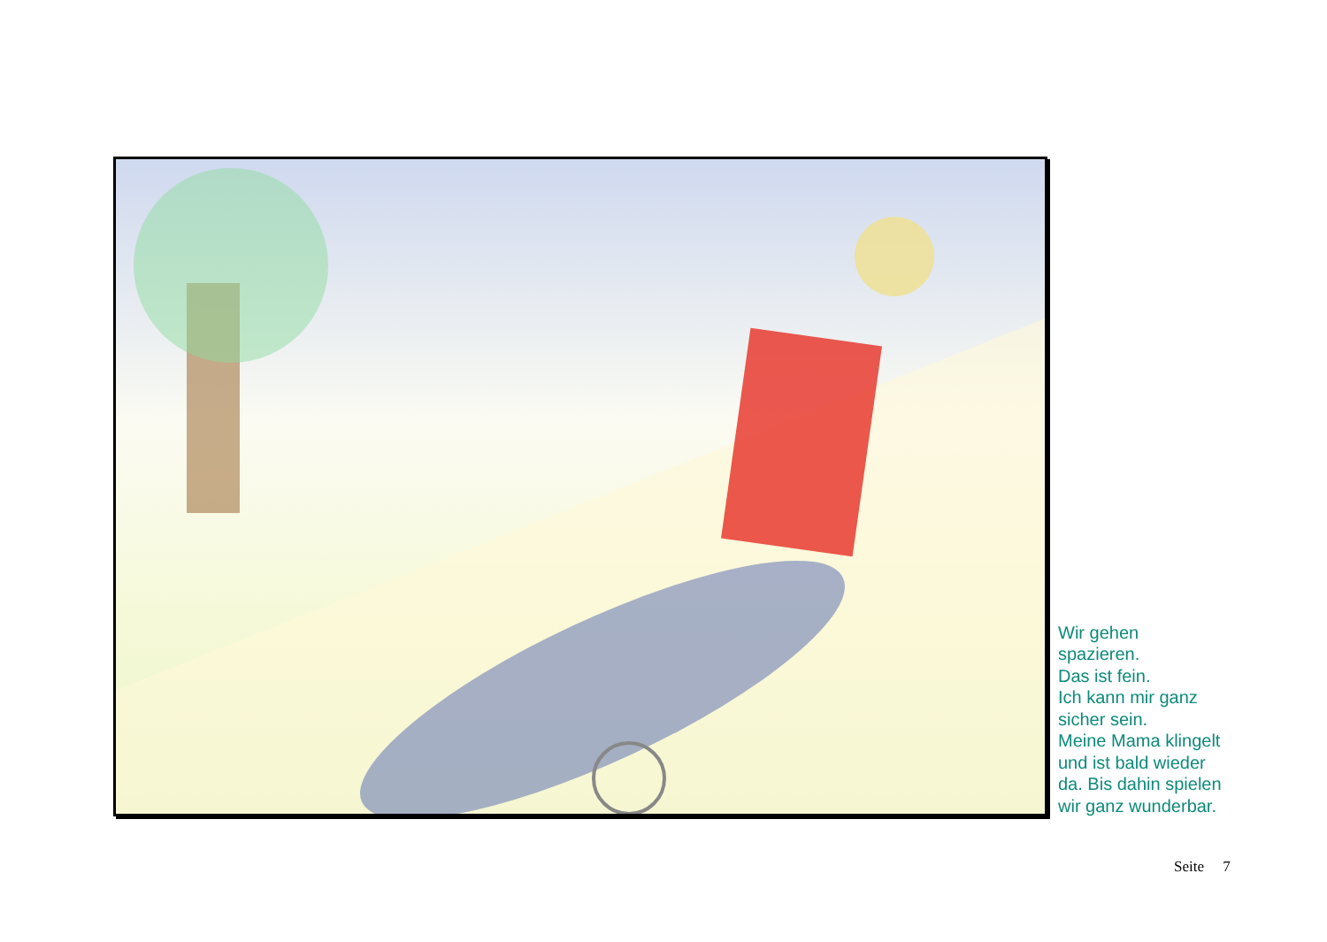Wir gehen
spazieren.
Das ist fein.
Ich kann mir ganz
sicher sein.
Meine Mama klingelt
und ist bald wieder
da. Bis dahin spielen
wir ganz wunderbar.
Seite 7